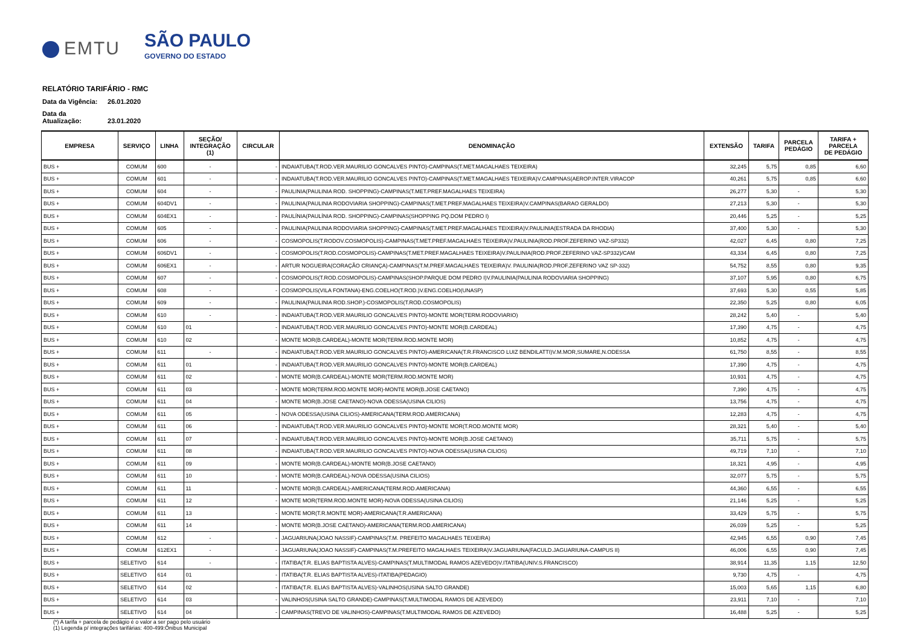EMTU
SÃO PAULO
GOVERNO DO ESTADO
RELATÓRIO TARIFÁRIO - RMC
Data da Vigência: 26.01.2020
Data da Atualização: 23.01.2020
| EMPRESA | SERVIÇO | LINHA | SEÇÃO/ INTEGRAÇÃO (1) | CIRCULAR | DENOMINAÇÃO | EXTENSÃO | TARIFA | PARCELA PEDÁGIO | TARIFA + PARCELA DE PEDÁGIO |
| --- | --- | --- | --- | --- | --- | --- | --- | --- | --- |
| BUS + | COMUM | 600 | - | - | INDAIATUBA(T.ROD.VER.MAURILIO GONCALVES PINTO)-CAMPINAS(T.MET.MAGALHAES TEIXEIRA) | 32,245 | 5,75 | 0,85 | 6,60 |
| BUS + | COMUM | 601 | - | - | INDAIATUBA(T.ROD.VER.MAURILIO GONCALVES PINTO)-CAMPINAS(T.MET.MAGALHAES TEIXEIRA)V.CAMPINAS(AEROP.INTER.VIRACOP | 40,261 | 5,75 | 0,85 | 6,60 |
| BUS + | COMUM | 604 | - | - | PAULINIA(PAULINIA ROD. SHOPPING)-CAMPINAS(T.MET.PREF.MAGALHAES TEIXEIRA) | 26,277 | 5,30 | - | 5,30 |
| BUS + | COMUM | 604DV1 | - | - | PAULINIA(PAULINIA RODOVIARIA SHOPPING)-CAMPINAS(T.MET.PREF.MAGALHAES TEIXEIRA)V.CAMPINAS(BARAO GERALDO) | 27,213 | 5,30 | - | 5,30 |
| BUS + | COMUM | 604EX1 | - | - | PAULÍNIA(PAULÍNIA ROD. SHOPPING)-CAMPINAS(SHOPPING PQ.DOM PEDRO I) | 20,446 | 5,25 | - | 5,25 |
| BUS + | COMUM | 605 | - | - | PAULINIA(PAULINIA RODOVIARIA SHOPPING)-CAMPINAS(T.MET.PREF.MAGALHAES TEIXEIRA)V.PAULINIA(ESTRADA DA RHODIA) | 37,400 | 5,30 | - | 5,30 |
| BUS + | COMUM | 606 | - | - | COSMOPOLIS(T.RODOV.COSMOPOLIS)-CAMPINAS(T.MET.PREF.MAGALHAES TEIXEIRA)V.PAULINIA(ROD.PROF.ZEFERINO VAZ-SP332) | 42,027 | 6,45 | 0,80 | 7,25 |
| BUS + | COMUM | 606DV1 | - | - | COSMOPOLIS(T.ROD.COSMOPOLIS)-CAMPINAS(T.MET.PREF.MAGALHAES TEIXEIRA)V.PAULINIA(ROD.PROF.ZEFERINO VAZ-SP332)/CAM | 43,334 | 6,45 | 0,80 | 7,25 |
| BUS + | COMUM | 606EX1 | - | - | ARTUR NOGUEIRA(CORAÇÃO CRIANÇA)-CAMPINAS(T.M.PREF.MAGALHAES TEIXEIRA)V. PAULINIA(ROD.PROF.ZEFERINO VAZ SP-332) | 54,752 | 8,55 | 0,80 | 9,35 |
| BUS + | COMUM | 607 | - | - | COSMOPOLIS(T.ROD.COSMOPOLIS)-CAMPINAS(SHOP.PARQUE DOM PEDRO I)V.PAULINIA(PAULINIA RODOVIARIA SHOPPING) | 37,107 | 5,95 | 0,80 | 6,75 |
| BUS + | COMUM | 608 | - | - | COSMOPOLIS(VILA FONTANA)-ENG.COELHO(T.ROD.)V.ENG.COELHO(UNASP) | 37,693 | 5,30 | 0,55 | 5,85 |
| BUS + | COMUM | 609 | - | - | PAULINIA(PAULINIA ROD.SHOP.)-COSMOPOLIS(T.ROD.COSMOPOLIS) | 22,350 | 5,25 | 0,80 | 6,05 |
| BUS + | COMUM | 610 | - | - | INDAIATUBA(T.ROD.VER.MAURILIO GONCALVES PINTO)-MONTE MOR(TERM.RODOVIARIO) | 28,242 | 5,40 | - | 5,40 |
| BUS + | COMUM | 610 | 01 | - | INDAIATUBA(T.ROD.VER.MAURILIO GONCALVES PINTO)-MONTE MOR(B.CARDEAL) | 17,390 | 4,75 | - | 4,75 |
| BUS + | COMUM | 610 | 02 | - | MONTE MOR(B.CARDEAL)-MONTE MOR(TERM.ROD.MONTE MOR) | 10,852 | 4,75 | - | 4,75 |
| BUS + | COMUM | 611 | - | - | INDAIATUBA(T.ROD.VER.MAURILIO GONCALVES PINTO)-AMERICANA(T.R.FRANCISCO LUIZ BENDILATTI)V.M.MOR,SUMARE,N.ODESSA | 61,750 | 8,55 | - | 8,55 |
| BUS + | COMUM | 611 | 01 | - | INDAIATUBA(T.ROD.VER.MAURILIO GONCALVES PINTO)-MONTE MOR(B.CARDEAL) | 17,390 | 4,75 | - | 4,75 |
| BUS + | COMUM | 611 | 02 | - | MONTE MOR(B.CARDEAL)-MONTE MOR(TERM.ROD.MONTE MOR) | 10,931 | 4,75 | - | 4,75 |
| BUS + | COMUM | 611 | 03 | - | MONTE MOR(TERM.ROD.MONTE MOR)-MONTE MOR(B.JOSE CAETANO) | 7,390 | 4,75 | - | 4,75 |
| BUS + | COMUM | 611 | 04 | - | MONTE MOR(B.JOSE CAETANO)-NOVA ODESSA(USINA CILIOS) | 13,756 | 4,75 | - | 4,75 |
| BUS + | COMUM | 611 | 05 | - | NOVA ODESSA(USINA CILIOS)-AMERICANA(TERM.ROD.AMERICANA) | 12,283 | 4,75 | - | 4,75 |
| BUS + | COMUM | 611 | 06 | - | INDAIATUBA(T.ROD.VER.MAURILIO GONCALVES PINTO)-MONTE MOR(T.ROD.MONTE MOR) | 28,321 | 5,40 | - | 5,40 |
| BUS + | COMUM | 611 | 07 | - | INDAIATUBA(T.ROD.VER.MAURILIO GONCALVES PINTO)-MONTE MOR(B.JOSE CAETANO) | 35,711 | 5,75 | - | 5,75 |
| BUS + | COMUM | 611 | 08 | - | INDAIATUBA(T.ROD.VER.MAURILIO GONCALVES PINTO)-NOVA ODESSA(USINA CILIOS) | 49,719 | 7,10 | - | 7,10 |
| BUS + | COMUM | 611 | 09 | - | MONTE MOR(B.CARDEAL)-MONTE MOR(B.JOSE CAETANO) | 18,321 | 4,95 | - | 4,95 |
| BUS + | COMUM | 611 | 10 | - | MONTE MOR(B.CARDEAL)-NOVA ODESSA(USINA CILIOS) | 32,077 | 5,75 | - | 5,75 |
| BUS + | COMUM | 611 | 11 | - | MONTE MOR(B.CARDEAL)-AMERICANA(TERM.ROD.AMERICANA) | 44,360 | 6,55 | - | 6,55 |
| BUS + | COMUM | 611 | 12 | - | MONTE MOR(TERM.ROD.MONTE MOR)-NOVA ODESSA(USINA CILIOS) | 21,146 | 5,25 | - | 5,25 |
| BUS + | COMUM | 611 | 13 | - | MONTE MOR(T.R.MONTE MOR)-AMERICANA(T.R.AMERICANA) | 33,429 | 5,75 | - | 5,75 |
| BUS + | COMUM | 611 | 14 | - | MONTE MOR(B.JOSE CAETANO)-AMERICANA(TERM.ROD.AMERICANA) | 26,039 | 5,25 | - | 5,25 |
| BUS + | COMUM | 612 | - | - | JAGUARIUNA(JOAO NASSIF)-CAMPINAS(T.M. PREFEITO MAGALHAES TEIXEIRA) | 42,945 | 6,55 | 0,90 | 7,45 |
| BUS + | COMUM | 612EX1 | - | - | JAGUARIUNA(JOAO NASSIF)-CAMPINAS(T.M.PREFEITO MAGALHAES TEIXEIRA)V.JAGUARIUNA(FACULD.JAGUARIUNA-CAMPUS II) | 46,006 | 6,55 | 0,90 | 7,45 |
| BUS + | SELETIVO | 614 | - | - | ITATIBA(T.R. ELIAS BAPTISTA ALVES)-CAMPINAS(T.MULTIMODAL RAMOS AZEVEDO)V.ITATIBA(UNIV.S.FRANCISCO) | 38,914 | 11,35 | 1,15 | 12,50 |
| BUS + | SELETIVO | 614 | 01 | - | ITATIBA(T.R. ELIAS BAPTISTA ALVES)-ITATIBA(PEDAGIO) | 9,730 | 4,75 | - | 4,75 |
| BUS + | SELETIVO | 614 | 02 | - | ITATIBA(T.R. ELIAS BAPTISTA ALVES)-VALINHOS(USINA SALTO GRANDE) | 15,003 | 5,65 | 1,15 | 6,80 |
| BUS + | SELETIVO | 614 | 03 | - | VALINHOS(USINA SALTO GRANDE)-CAMPINAS(T.MULTIMODAL RAMOS DE AZEVEDO) | 23,911 | 7,10 | - | 7,10 |
| BUS + | SELETIVO | 614 | 04 | - | CAMPINAS(TREVO DE VALINHOS)-CAMPINAS(T.MULTIMODAL RAMOS DE AZEVEDO) | 16,488 | 5,25 | - | 5,25 |
(*) A tarifa + parcela de pedágio é o valor a ser pago pelo usuário
(1) Legenda p/ integrações tarifárias: 400-499:Ônibus Municipal